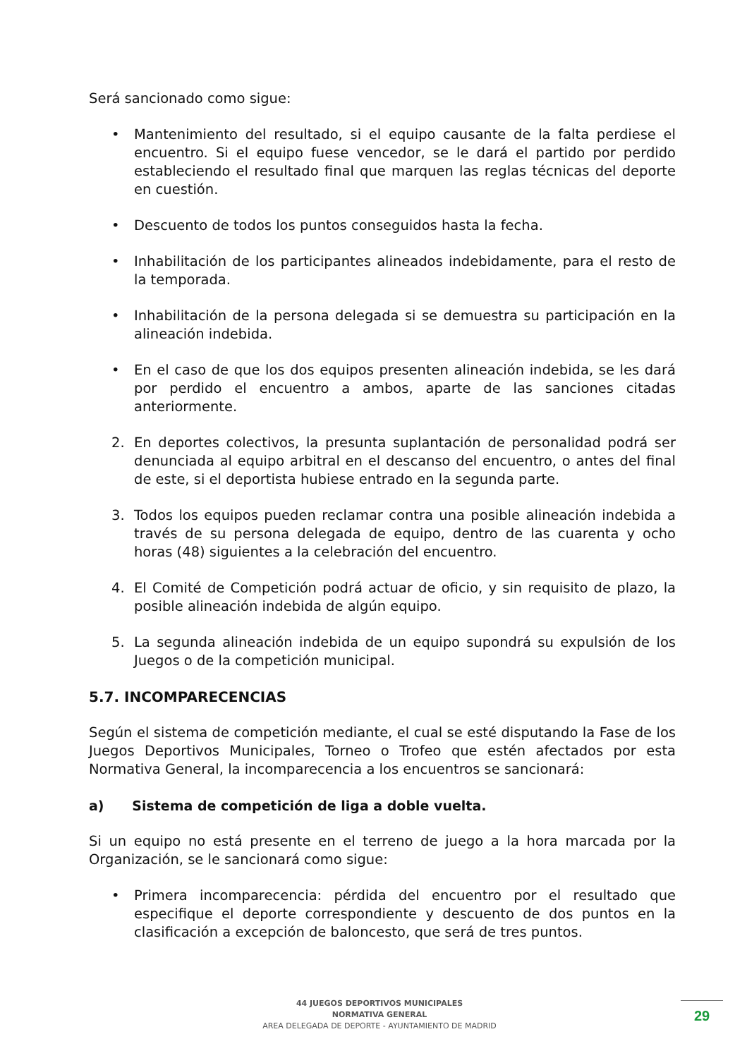Será sancionado como sigue:
• Mantenimiento del resultado, si el equipo causante de la falta perdiese el encuentro. Si el equipo fuese vencedor, se le dará el partido por perdido estableciendo el resultado final que marquen las reglas técnicas del deporte en cuestión.
• Descuento de todos los puntos conseguidos hasta la fecha.
• Inhabilitación de los participantes alineados indebidamente, para el resto de la temporada.
• Inhabilitación de la persona delegada si se demuestra su participación en la alineación indebida.
• En el caso de que los dos equipos presenten alineación indebida, se les dará por perdido el encuentro a ambos, aparte de las sanciones citadas anteriormente.
2. En deportes colectivos, la presunta suplantación de personalidad podrá ser denunciada al equipo arbitral en el descanso del encuentro, o antes del final de este, si el deportista hubiese entrado en la segunda parte.
3. Todos los equipos pueden reclamar contra una posible alineación indebida a través de su persona delegada de equipo, dentro de las cuarenta y ocho horas (48) siguientes a la celebración del encuentro.
4. El Comité de Competición podrá actuar de oficio, y sin requisito de plazo, la posible alineación indebida de algún equipo.
5. La segunda alineación indebida de un equipo supondrá su expulsión de los Juegos o de la competición municipal.
5.7. INCOMPARECENCIAS
Según el sistema de competición mediante, el cual se esté disputando la Fase de los Juegos Deportivos Municipales, Torneo o Trofeo que estén afectados por esta Normativa General, la incomparecencia a los encuentros se sancionará:
a) Sistema de competición de liga a doble vuelta.
Si un equipo no está presente en el terreno de juego a la hora marcada por la Organización, se le sancionará como sigue:
• Primera incomparecencia: pérdida del encuentro por el resultado que especifique el deporte correspondiente y descuento de dos puntos en la clasificación a excepción de baloncesto, que será de tres puntos.
44 JUEGOS DEPORTIVOS MUNICIPALES
NORMATIVA GENERAL
AREA DELEGADA DE DEPORTE - AYUNTAMIENTO DE MADRID
29